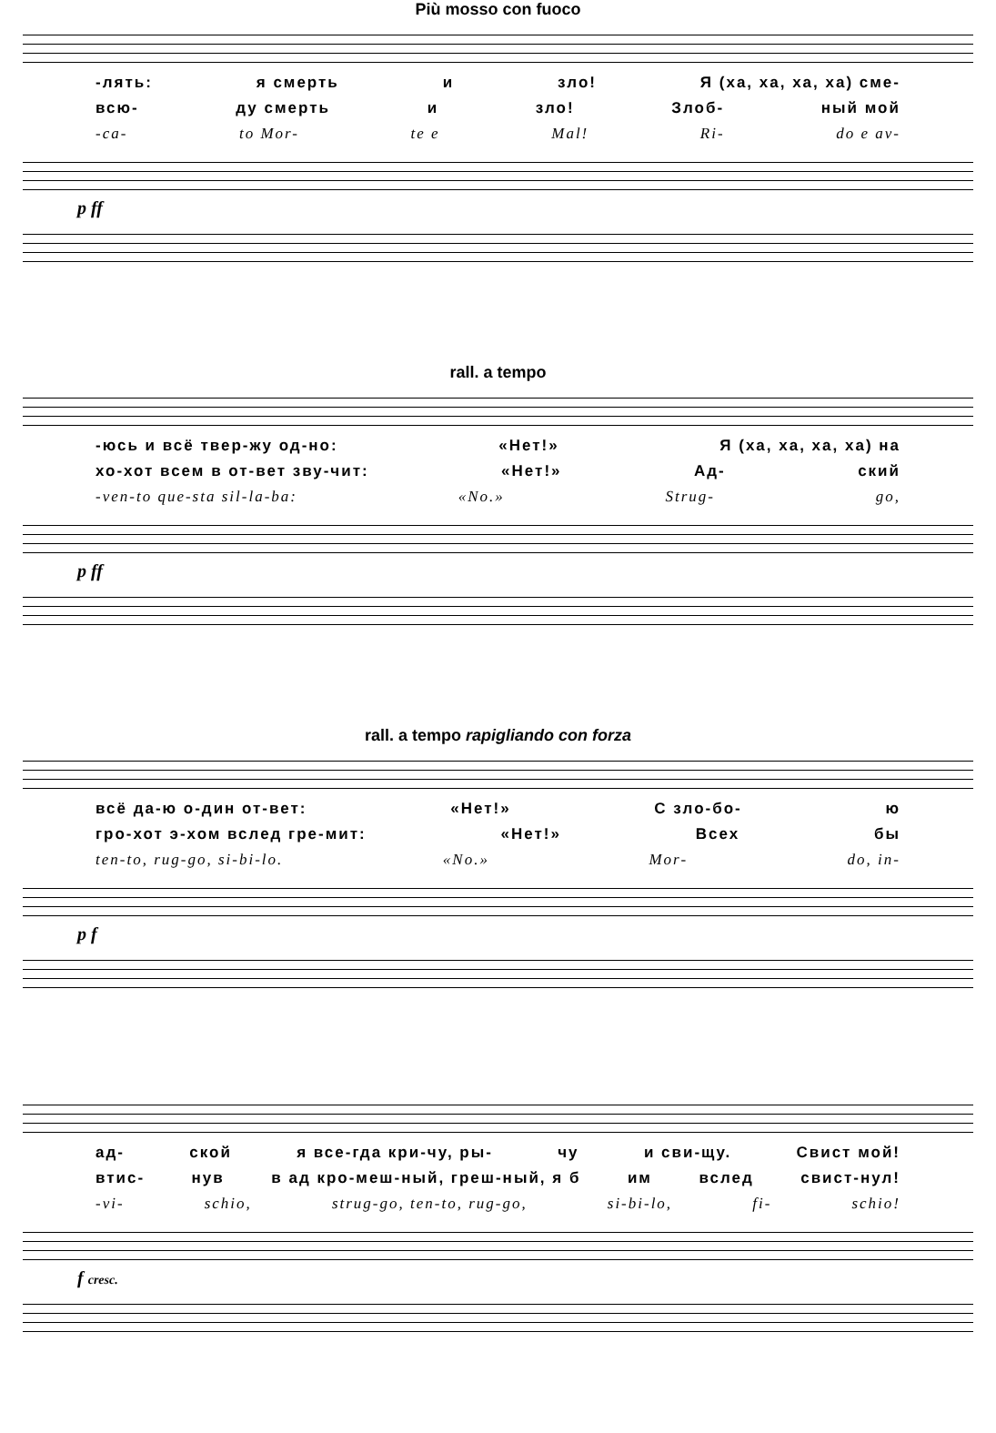Più mosso con fuoco
-лять: я смерть и зло! Я (ха, ха, ха, ха) сме-
всю- ду смерть и зло! Злоб- ный мой
-ca- to Mor- te e Mal! Ri- do e av-
p ff
rall. a tempo
-юсь и всё твер-жу од-но: «Нет!» Я (ха, ха, ха, ха) на
хо-хот всем в от-вет зву-чит: «Нет!» Ад- ский
-ven-to que-sta sil-la-ba: «No.» Strug- go,
p ff
rall. a tempo rapigliando con forza
всё да-ю о-дин от-вет: «Нет!» С зло-бо- ю
гро-хот э-хом вслед гре-мит: «Нет!» Всех бы
ten-to, rug-go, si-bi-lo. «No.» Mor- do, in-
p f
ад- ской я все-гда кри-чу, ры- чу и сви-щу. Свист мой!
втис- нув в ад кро-меш-ный, греш-ный, я б им вслед свист-нул!
-vi- schio, strug-go, ten-to, rug-go, si-bi-lo, fi- schio!
f cresc.